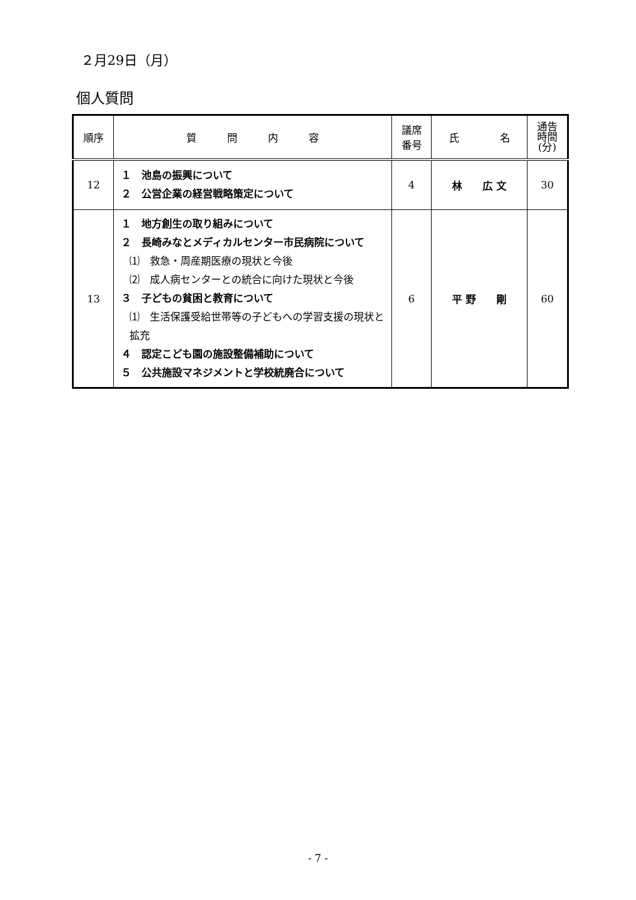２月29日（月）
個人質問
| 順序 | 質 問 内 容 | 議席 番号 | 氏 名 | 通告 時間 (分) |
| --- | --- | --- | --- | --- |
| 12 | １ 池島の振興について ２ 公営企業の経営戦略策定について | 4 | 林 広 文 | 30 |
| 13 | １ 地方創生の取り組みについて ２ 長崎みなとメディカルセンター市民病院について ⑴ 救急・周産期医療の現状と今後 ⑵ 成人病センターとの統合に向けた現状と今後 ３ 子どもの貧困と教育について ⑴ 生活保護受給世帯等の子どもへの学習支援の現状と拡充 ４ 認定こども園の施設整備補助について ５ 公共施設マネジメントと学校統廃合について | 6 | 平 野 剛 | 60 |
- 7 -